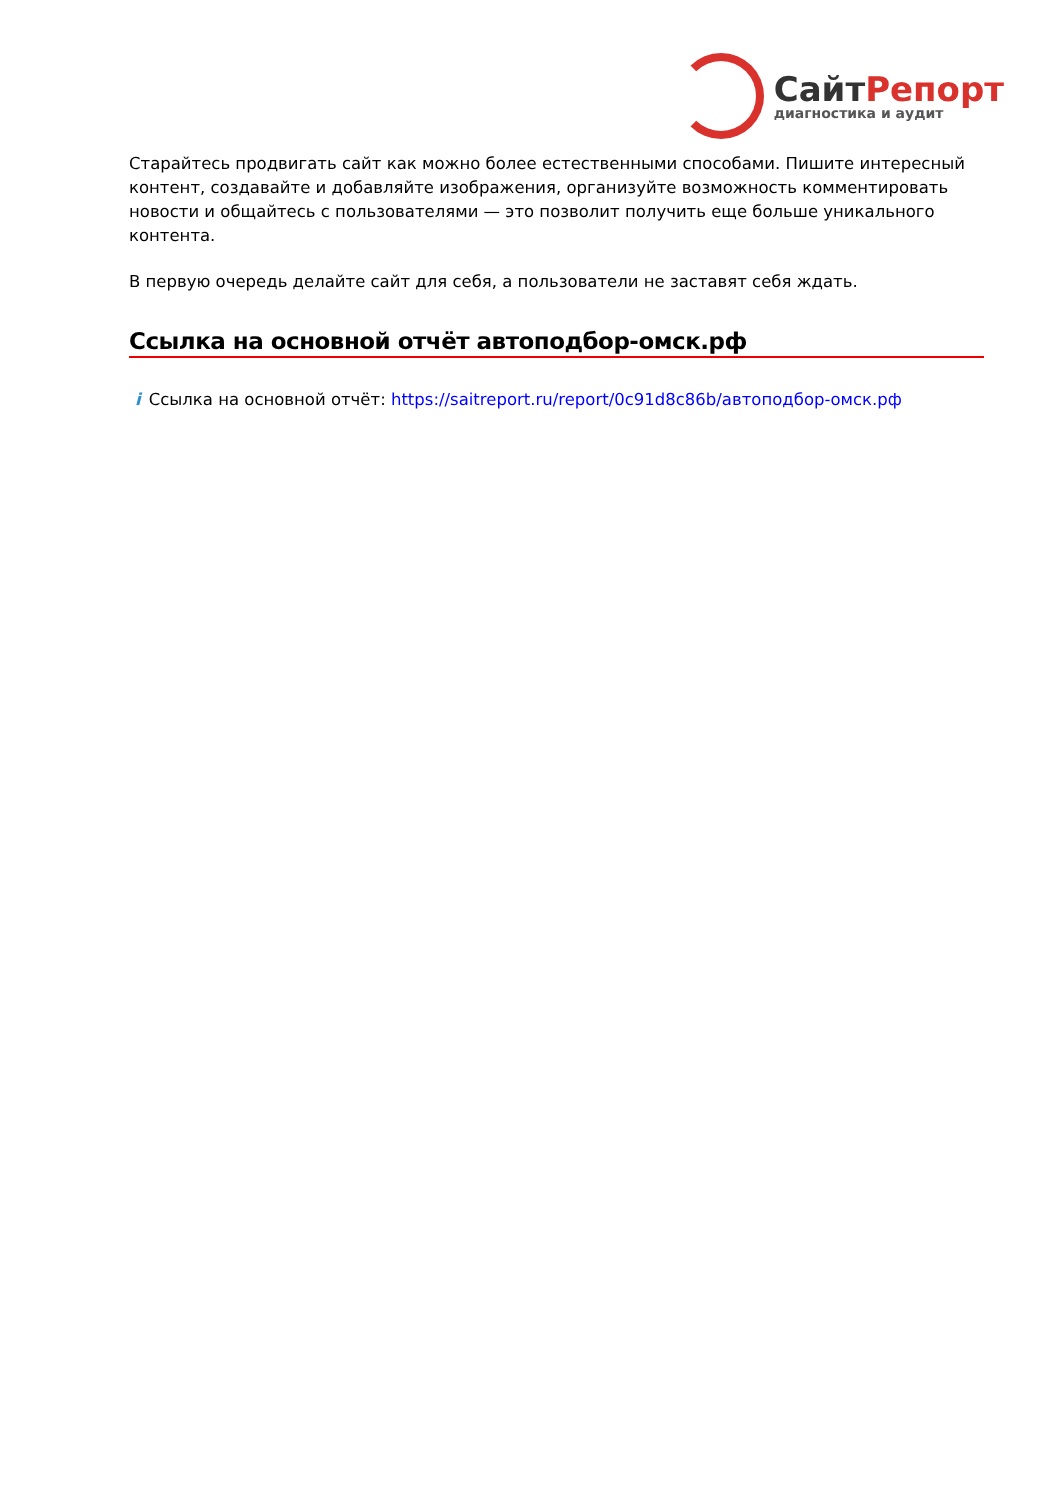СайтРепорт
диагностика и аудит
Старайтесь продвигать сайт как можно более естественными способами. Пишите интересный контент, создавайте и добавляйте изображения, организуйте возможность комментировать новости и общайтесь с пользователями — это позволит получить еще больше уникального контента.
В первую очередь делайте сайт для себя, а пользователи не заставят себя ждать.
Ссылка на основной отчёт автоподбор-омск.рф
i Ссылка на основной отчёт: https://saitreport.ru/report/0c91d8c86b/автоподбор-омск.рф